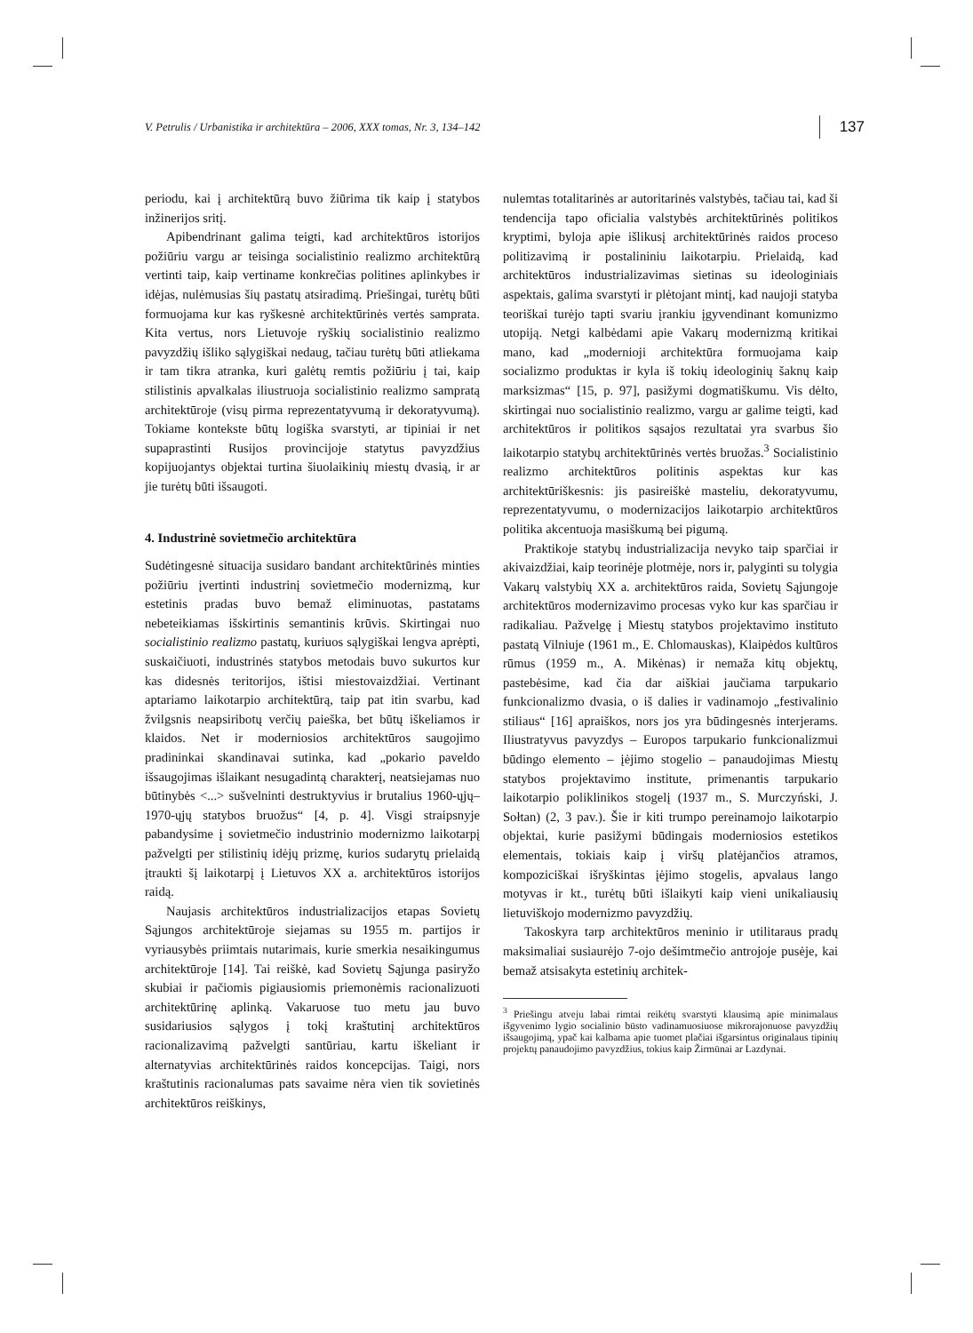V. Petrulis / Urbanistika ir architektūra – 2006, XXX tomas, Nr. 3, 134–142 137
periodu, kai į architektūrą buvo žiūrima tik kaip į statybos inžinerijos sritį.
Apibendrinant galima teigti, kad architektūros istorijos požiūriu vargu ar teisinga socialistinio realizmo architektūrą vertinti taip, kaip vertiname konkrečias politines aplinkybes ir idėjas, nulėmusias šių pastatų atsiradimą. Priešingai, turėtų būti formuojama kur kas ryškesnė architektūrinės vertės samprata. Kita vertus, nors Lietuvoje ryškių socialistinio realizmo pavyzdžių išliko sąlygiškai nedaug, tačiau turėtų būti atliekama ir tam tikra atranka, kuri galėtų remtis požiūriu į tai, kaip stilistinis apvalkalas iliustruoja socialistinio realizmo sampratą architektūroje (visų pirma reprezentatyvumą ir dekoratyvumą). Tokiame kontekste būtų logiška svarstyti, ar tipiniai ir net supaprastinti Rusijos provincijoje statytus pavyzdžius kopijuojantys objektai turtina šiuolaikinių miestų dvasią, ir ar jie turėtų būti išsaugoti.
4. Industrinė sovietmečio architektūra
Sudėtingesnė situacija susidaro bandant architektūrinės minties požiūriu įvertinti industrinį sovietmečio modernizmą, kur estetinis pradas buvo bemaž eliminuotas, pastatams nebeteikiamas išskirtinis semantinis krūvis. Skirtingai nuo socialistinio realizmo pastatų, kuriuos sąlygiškai lengva aprėpti, suskaičiuoti, industrinės statybos metodais buvo sukurtos kur kas didesnės teritorijos, ištisi miestovaizdžiai. Vertinant aptariamo laikotarpio architektūrą, taip pat itin svarbu, kad žvilgsnis neapsiribotų verčių paieška, bet būtų iškeliamos ir klaidos. Net ir moderniosios architektūros saugojimo pradininkai skandinavai sutinka, kad „pokario paveldo išsaugojimas išlaikant nesugadintą charakterį, neatsiejamas nuo būtinybės <...> sušvelninti destruktyvius ir brutalius 1960-ųjų–1970-ųjų statybos bruožus“ [4, p. 4]. Visgi straipsnyje pabandysime į sovietmečio industrinio modernizmo laikotarpį pažvelgti per stilistinių idėjų prizmę, kurios sudarytų prielaidą įtraukti šį laikotarpį į Lietuvos XX a. architektūros istorijos raidą.
Naujasis architektūros industrializacijos etapas Sovietų Sąjungos architektūroje siejamas su 1955 m. partijos ir vyriausybės priimtais nutarimais, kurie smerkia nesaikingumus architektūroje [14]. Tai reiškė, kad Sovietų Sąjunga pasiryžo skubiai ir pačiomis pigiausiomis priemonėmis racionalizuoti architektūrinę aplinką. Vakaruose tuo metu jau buvo susidariusios sąlygos į tokį kraštutinį architektūros racionalizavimą pažvelgti santūriau, kartu iškeliant ir alternatyvias architektūrinės raidos koncepcijas. Taigi, nors kraštutinis racionalumas pats savaime nėra vien tik sovietinės architektūros reiškinys,
nulemtas totalitarinės ar autoritarinės valstybės, tačiau tai, kad ši tendencija tapo oficialia valstybės architektūrinės politikos kryptimi, byloja apie išlikusį architektūrinės raidos proceso politizavimą ir postalininiu laikotarpiu. Prielaidą, kad architektūros industrializavimas sietinas su ideologiniais aspektais, galima svarstyti ir plėtojant mintį, kad naujoji statyba teoriškai turėjo tapti svariu įrankiu įgyvendinant komunizmo utopiją. Netgi kalbėdami apie Vakarų modernizmą kritikai mano, kad „modernioji architektūra formuojama kaip socializmo produktas ir kyla iš tokių ideologinių šaknų kaip marksizmas“ [15, p. 97], pasižymi dogmatiškumu. Vis dėlto, skirtingai nuo socialistinio realizmo, vargu ar galime teigti, kad architektūros ir politikos sąsajos rezultatai yra svarbus šio laikotarpio statybų architektūrinės vertės bruožas.<sup>3</sup> Socialistinio realizmo architektūros politinis aspektas kur kas architektūriškesnis: jis pasireiškė masteliu, dekoratyvumu, reprezentatyvumu, o modernizacijos laikotarpio architektūros politika akcentuoja masiškumą bei pigumą.
Praktikoje statybų industrializacija nevyko taip sparčiai ir akivaizdžiai, kaip teorinėje plotmėje, nors ir, palyginti su tolygia Vakarų valstybių XX a. architektūros raida, Sovietų Sąjungoje architektūros modernizavimo procesas vyko kur kas sparčiau ir radikaliau. Pažvelgę į Miestų statybos projektavimo instituto pastatą Vilniuje (1961 m., E. Chlomauskas), Klaipėdos kultūros rūmus (1959 m., A. Mikėnas) ir nemaža kitų objektų, pastebėsime, kad čia dar aiškiai jaučiama tarpukario funkcionalizmo dvasia, o iš dalies ir vadinamojo „festivalinio stiliaus“ [16] apraiškos, nors jos yra būdingesnės interjerams. Iliustratyvus pavyzdys – Europos tarpukario funkcionalizmui būdingo elemento – įėjimo stogelio – panaudojimas Miestų statybos projektavimo institute, primenantis tarpukario laikotarpio poliklinikos stogelį (1937 m., S. Murczyński, J. Sołtan) (2, 3 pav.). Šie ir kiti trumpo pereinamojo laikotarpio objektai, kurie pasižymi būdingais moderniosios estetikos elementais, tokiais kaip į viršų platėjančios atramos, kompoziciškai išryškintas įėjimo stogelis, apvalaus lango motyvas ir kt., turėtų būti išlaikyti kaip vieni unikaliausių lietuviškojo modernizmo pavyzdžių.
Takoskyra tarp architektūros meninio ir utilitaraus pradų maksimaliai susiaurėjo 7-ojo dešimtmečio antrojoje pusėje, kai bemaž atsisakyta estetinių architek-
<sup>3</sup> Priešingu atveju labai rimtai reikėtų svarstyti klausimą apie minimalaus išgyvenimo lygio socialinio būsto vadinamuosiuose mikrorajonuose pavyzdžių išsaugojimą, ypač kai kalbama apie tuomet plačiai išgarsintus originalaus tipinių projektų panaudojimo pavyzdžius, tokius kaip Žirmūnai ar Lazdynai.